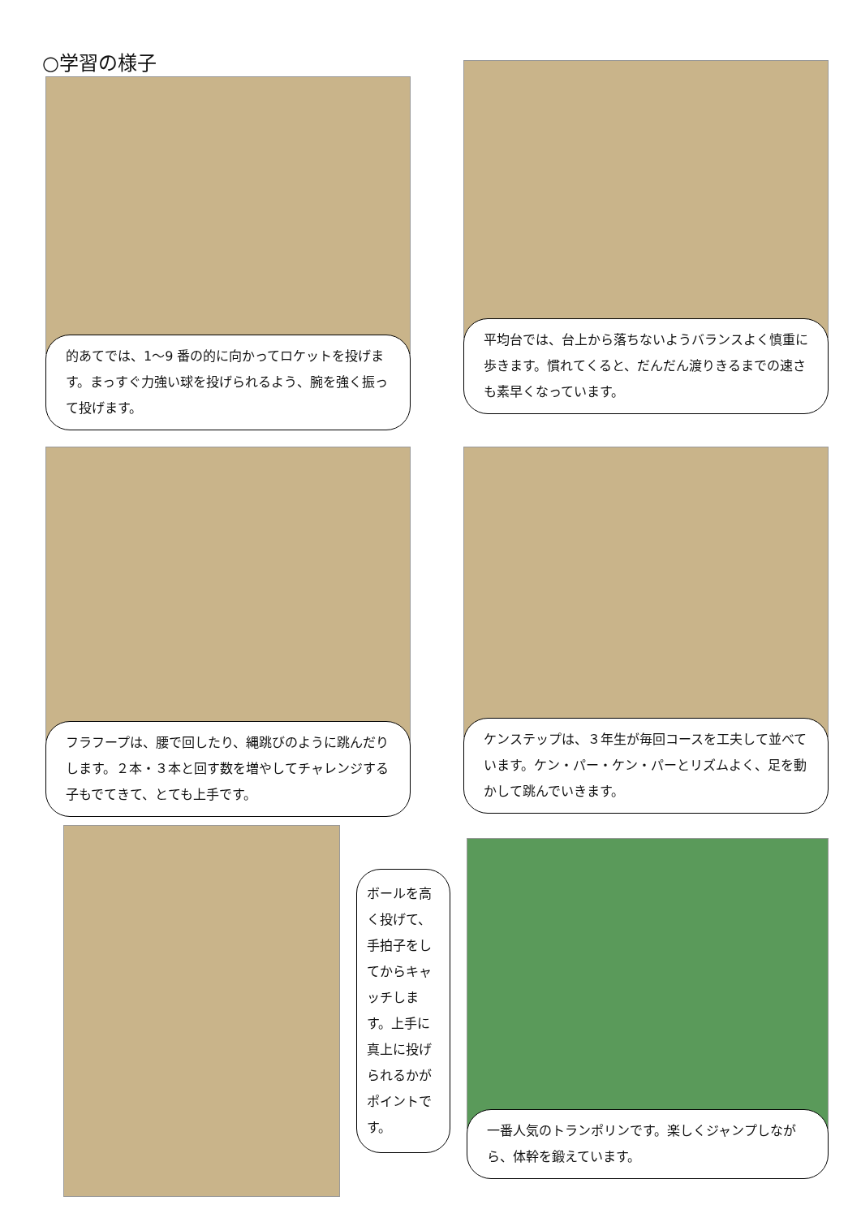○学習の様子
的あてでは、1～9 番の的に向かってロケットを投げます。まっすぐ力強い球を投げられるよう、腕を強く振って投げます。
平均台では、台上から落ちないようバランスよく慎重に歩きます。慣れてくると、だんだん渡りきるまでの速さも素早くなっています。
フラフープは、腰で回したり、縄跳びのように跳んだりします。２本・３本と回す数を増やしてチャレンジする子もでてきて、とても上手です。
ケンステップは、３年生が毎回コースを工夫して並べています。ケン・パー・ケン・パーとリズムよく、足を動かして跳んでいきます。
ボールを高く投げて、手拍子をしてからキャッチします。上手に真上に投げられるかがポイントです。
一番人気のトランポリンです。楽しくジャンプしながら、体幹を鍛えています。